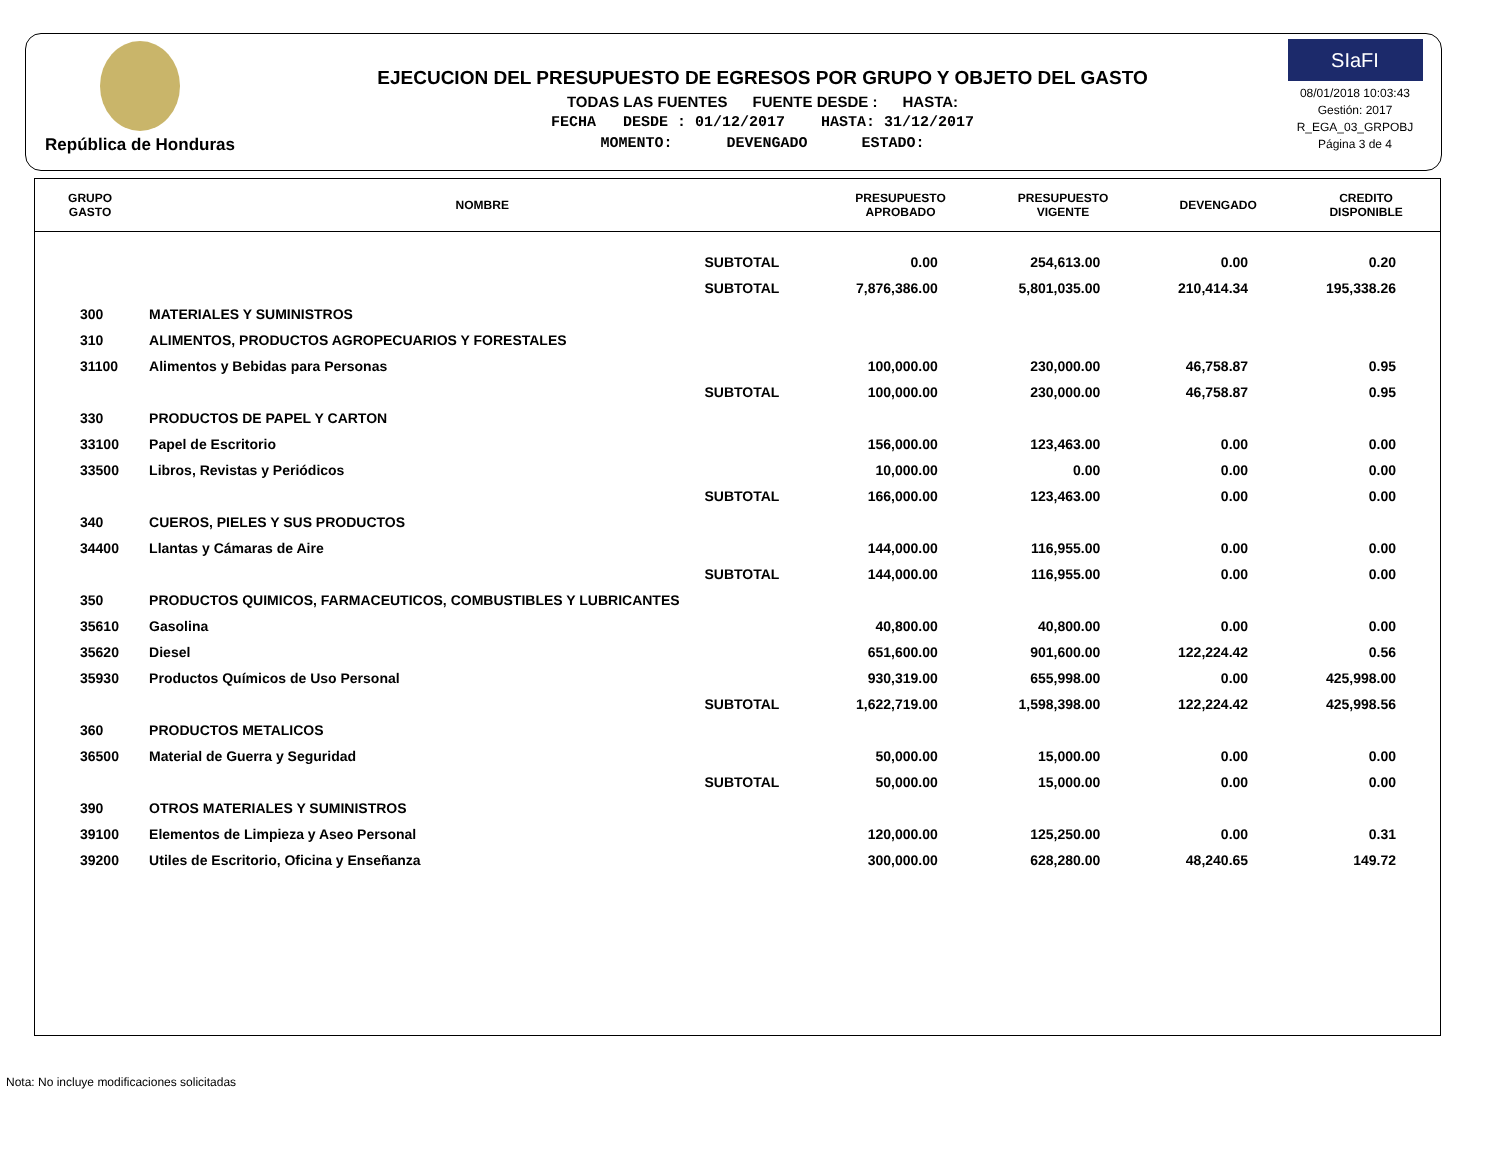República de Honduras
EJECUCION DEL PRESUPUESTO DE EGRESOS POR GRUPO Y OBJETO DEL GASTO
TODAS LAS FUENTES FUENTE DESDE : HASTA:
FECHA DESDE : 01/12/2017 HASTA: 31/12/2017
MOMENTO: DEVENGADO ESTADO:
SIaFI
08/01/2018 10:03:43
Gestión: 2017
R_EGA_03_GRPOBJ
Página 3 de 4
| GRUPO GASTO | NOMBRE | PRESUPUESTO APROBADO | PRESUPUESTO VIGENTE | DEVENGADO | CREDITO DISPONIBLE |
| --- | --- | --- | --- | --- | --- |
| | SUBTOTAL | 0.00 | 254,613.00 | 0.00 | 0.20 |
| | SUBTOTAL | 7,876,386.00 | 5,801,035.00 | 210,414.34 | 195,338.26 |
| 300 | MATERIALES Y SUMINISTROS | | | | |
| 310 | ALIMENTOS, PRODUCTOS AGROPECUARIOS Y FORESTALES | | | | |
| 31100 | Alimentos y Bebidas para Personas | 100,000.00 | 230,000.00 | 46,758.87 | 0.95 |
| | SUBTOTAL | 100,000.00 | 230,000.00 | 46,758.87 | 0.95 |
| 330 | PRODUCTOS DE PAPEL Y CARTON | | | | |
| 33100 | Papel de Escritorio | 156,000.00 | 123,463.00 | 0.00 | 0.00 |
| 33500 | Libros, Revistas y Periódicos | 10,000.00 | 0.00 | 0.00 | 0.00 |
| | SUBTOTAL | 166,000.00 | 123,463.00 | 0.00 | 0.00 |
| 340 | CUEROS, PIELES Y SUS PRODUCTOS | | | | |
| 34400 | Llantas y Cámaras de Aire | 144,000.00 | 116,955.00 | 0.00 | 0.00 |
| | SUBTOTAL | 144,000.00 | 116,955.00 | 0.00 | 0.00 |
| 350 | PRODUCTOS QUIMICOS, FARMACEUTICOS, COMBUSTIBLES Y LUBRICANTES | | | | |
| 35610 | Gasolina | 40,800.00 | 40,800.00 | 0.00 | 0.00 |
| 35620 | Diesel | 651,600.00 | 901,600.00 | 122,224.42 | 0.56 |
| 35930 | Productos Químicos de Uso Personal | 930,319.00 | 655,998.00 | 0.00 | 425,998.00 |
| | SUBTOTAL | 1,622,719.00 | 1,598,398.00 | 122,224.42 | 425,998.56 |
| 360 | PRODUCTOS METALICOS | | | | |
| 36500 | Material de Guerra y Seguridad | 50,000.00 | 15,000.00 | 0.00 | 0.00 |
| | SUBTOTAL | 50,000.00 | 15,000.00 | 0.00 | 0.00 |
| 390 | OTROS MATERIALES Y SUMINISTROS | | | | |
| 39100 | Elementos de Limpieza y Aseo Personal | 120,000.00 | 125,250.00 | 0.00 | 0.31 |
| 39200 | Utiles de Escritorio, Oficina y Enseñanza | 300,000.00 | 628,280.00 | 48,240.65 | 149.72 |
Nota: No incluye modificaciones solicitadas